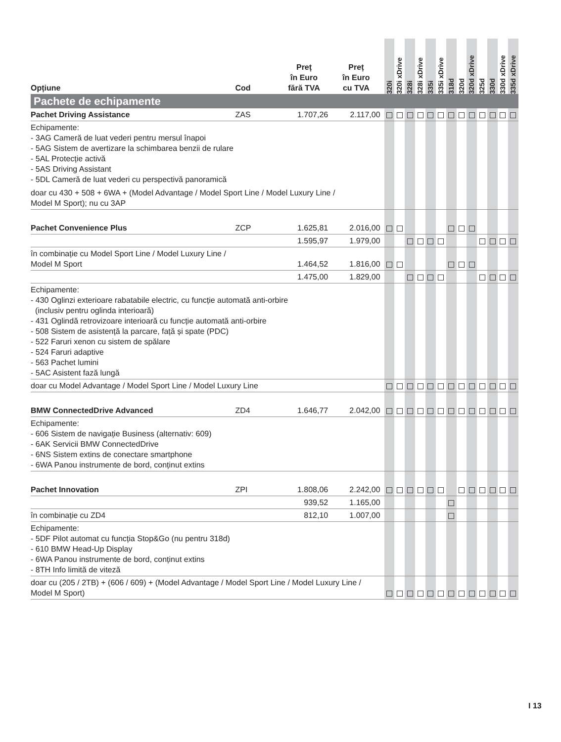| Opțiune | Cod | Preț în Euro fără TVA | Preț în Euro cu TVA | 320i | 320i xDrive | 328i | 328i xDrive | 335i | 335i xDrive | 318d | 320d | 320d xDrive | 325d | 330d | 330d xDrive | 335d xDrive |
| --- | --- | --- | --- | --- | --- | --- | --- | --- | --- | --- | --- | --- | --- | --- | --- | --- |
| Pachete de echipamente | | | | | | | | | | | | | | | | |
| Pachet Driving Assistance | ZAS | 1.707,26 | 2.117,00 | | | | | | | | | | | | | |
| Echipamente: - 3AG Cameră de luat vederi pentru mersul înapoi - 5AG Sistem de avertizare la schimbarea benzii de rulare - 5AL Protecție activă - 5AS Driving Assistant - 5DL Cameră de luat vederi cu perspectivă panoramică doar cu 430 + 508 + 6WA + (Model Advantage / Model Sport Line / Model Luxury Line / Model M Sport); nu cu 3AP | | | | | | | | | | | | | | | | |
| Pachet Convenience Plus | ZCP | 1.625,81 | 2.016,00 | | | | | | | | | | | | | |
| | | 1.595,97 | 1.979,00 | | | | | | | | | | | | | |
| în combinație cu Model Sport Line / Model Luxury Line / Model M Sport | | 1.464,52 | 1.816,00 | | | | | | | | | | | | | |
| | | 1.475,00 | 1.829,00 | | | | | | | | | | | | | |
| Echipamente: - 430 Oglinzi exterioare rabatabile electric, cu funcție automată anti-orbire (inclusiv pentru oglinda interioară) - 431 Oglindă retrovizoare interioară cu funcție automată anti-orbire - 508 Sistem de asistență la parcare, față și spate (PDC) - 522 Faruri xenon cu sistem de spălare - 524 Faruri adaptive - 563 Pachet lumini - 5AC Asistent fază lungă | | | | | | | | | | | | | | | | |
| doar cu Model Advantage / Model Sport Line / Model Luxury Line | | | | | | | | | | | | | | | | |
| BMW ConnectedDrive Advanced | ZD4 | 1.646,77 | 2.042,00 | | | | | | | | | | | | | |
| Echipamente: - 606 Sistem de navigație Business (alternativ: 609) - 6AK Servicii BMW ConnectedDrive - 6NS Sistem extins de conectare smartphone - 6WA Panou instrumente de bord, conținut extins | | | | | | | | | | | | | | | | |
| Pachet Innovation | ZPI | 1.808,06 | 2.242,00 | | | | | | | | | | | | | |
| | | 939,52 | 1.165,00 | | | | | | | | | | | | | |
| în combinație cu ZD4 | | 812,10 | 1.007,00 | | | | | | | | | | | | | |
| Echipamente: - 5DF Pilot automat cu funcția Stop&Go (nu pentru 318d) - 610 BMW Head-Up Display - 6WA Panou instrumente de bord, conținut extins - 8TH Info limită de viteză | | | | | | | | | | | | | | | | |
| doar cu (205 / 2TB) + (606 / 609) + (Model Advantage / Model Sport Line / Model Luxury Line / Model M Sport) | | | | | | | | | | | | | | | | |
I 13